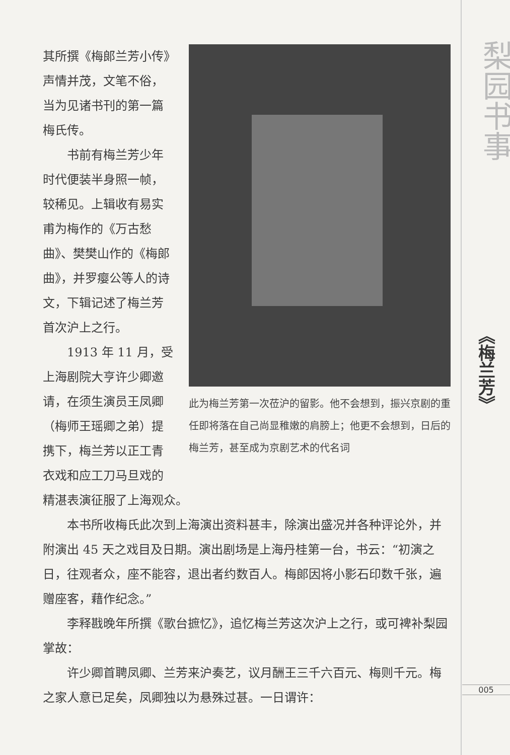此为梅兰芳第一次莅沪的留影。他不会想到，振兴京剧的重任即将落在自己尚显稚嫩的肩膀上；他更不会想到，日后的梅兰芳，甚至成为京剧艺术的代名词
其所撰《梅郎兰芳小传》声情并茂，文笔不俗，当为见诸书刊的第一篇梅氏传。
书前有梅兰芳少年时代便装半身照一帧，较稀见。上辑收有易实甫为梅作的《万古愁曲》、樊樊山作的《梅郎曲》，并罗瘿公等人的诗文，下辑记述了梅兰芳首次沪上之行。
1913 年 11 月，受上海剧院大亨许少卿邀请，在须生演员王凤卿（梅师王瑶卿之弟）提携下，梅兰芳以正工青衣戏和应工刀马旦戏的精湛表演征服了上海观众。
本书所收梅氏此次到上海演出资料甚丰，除演出盛况并各种评论外，并附演出 45 天之戏目及日期。演出剧场是上海丹桂第一台，书云：“初演之日，往观者众，座不能容，退出者约数百人。梅郎因将小影石印数千张，遍赠座客，藉作纪念。”
李释戡晚年所撰《歌台摭忆》，追忆梅兰芳这次沪上之行，或可裨补梨园掌故：
许少卿首聘凤卿、兰芳来沪奏艺，议月酬王三千六百元、梅则千元。梅之家人意已足矣，凤卿独以为悬殊过甚。一日谓许：
梨园书事
《梅兰芳》
005